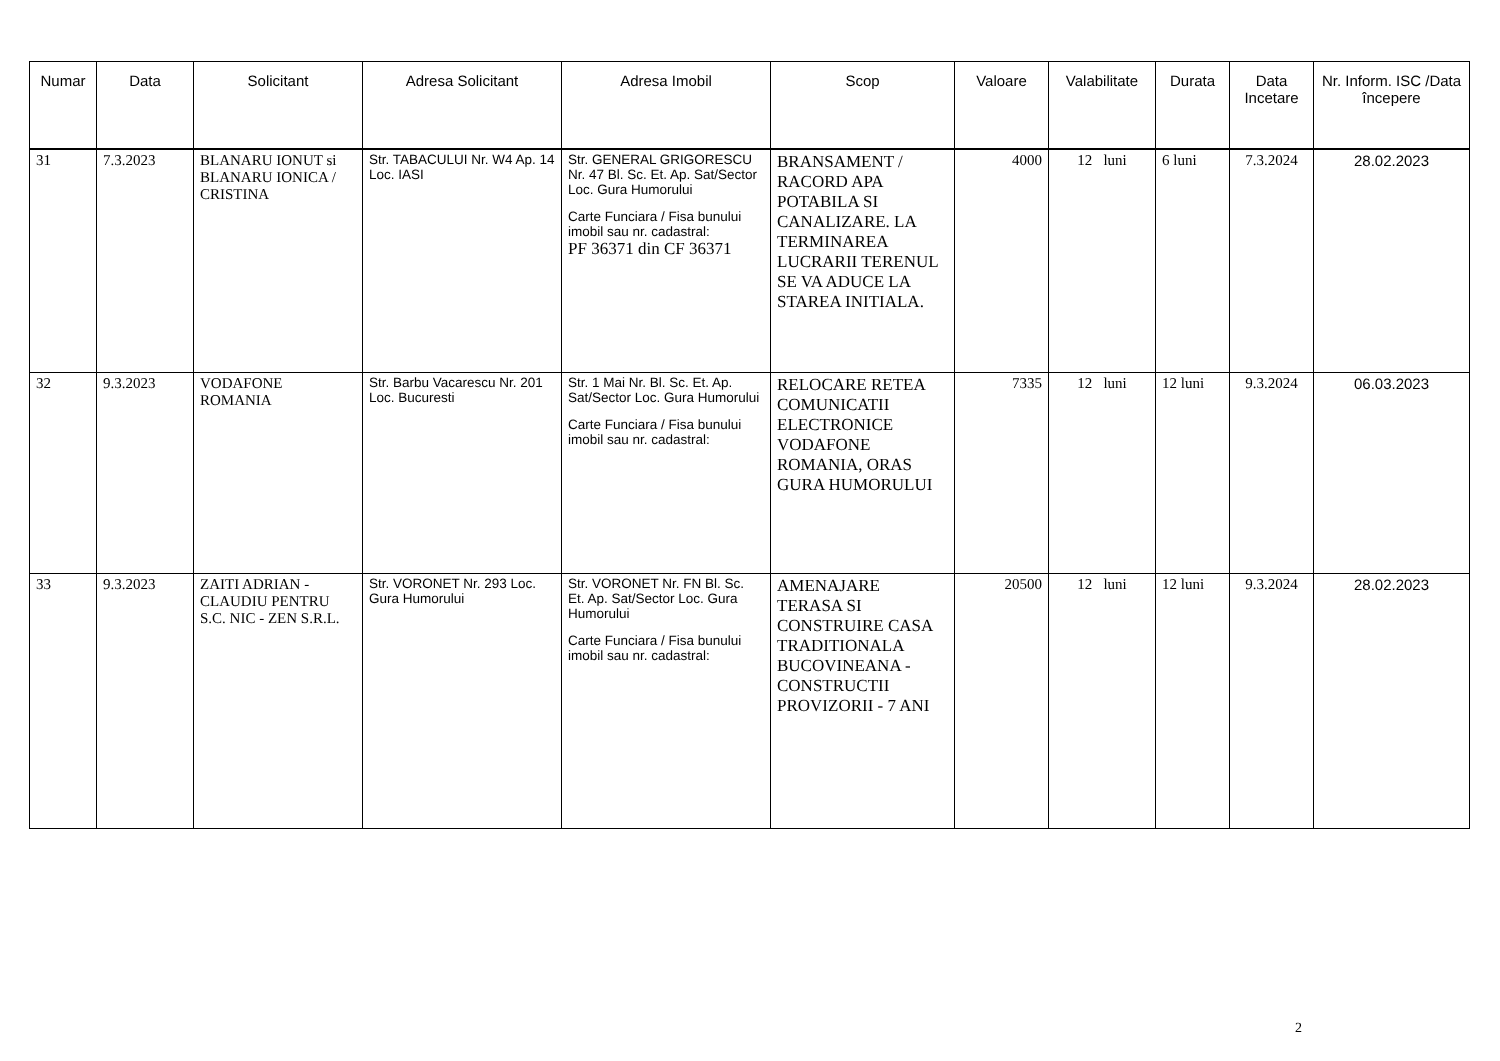| Numar | Data | Solicitant | Adresa Solicitant | Adresa Imobil | Scop | Valoare | Valabilitate | Durata | Data Incetare | Nr. Inform. ISC /Data începere |
| --- | --- | --- | --- | --- | --- | --- | --- | --- | --- | --- |
| 31 | 7.3.2023 | BLANARU IONUT si BLANARU IONICA / CRISTINA | Str. TABACULUI Nr. W4 Ap. 14 Loc. IASI | Str. GENERAL GRIGORESCU Nr. 47 Bl. Sc. Et. Ap. Sat/Sector Loc. Gura Humorului Carte Funciara / Fisa bunului imobil sau nr. cadastral: PF 36371 din CF 36371 | BRANSAMENT / RACORD APA POTABILA SI CANALIZARE. LA TERMINAREA LUCRARII TERENUL SE VA ADUCE LA STAREA INITIALA. | 4000 | 12 luni | 6 luni | 7.3.2024 | 28.02.2023 |
| 32 | 9.3.2023 | VODAFONE ROMANIA | Str. Barbu Vacarescu Nr. 201 Loc. Bucuresti | Str. 1 Mai Nr. Bl. Sc. Et. Ap. Sat/Sector Loc. Gura Humorului Carte Funciara / Fisa bunului imobil sau nr. cadastral: | RELOCARE RETEA COMUNICATII ELECTRONICE VODAFONE ROMANIA, ORAS GURA HUMORULUI | 7335 | 12 luni | 12 luni | 9.3.2024 | 06.03.2023 |
| 33 | 9.3.2023 | ZAITI ADRIAN - CLAUDIU PENTRU S.C. NIC - ZEN S.R.L. | Str. VORONET Nr. 293 Loc. Gura Humorului | Str. VORONET Nr. FN Bl. Sc. Et. Ap. Sat/Sector Loc. Gura Humorului Carte Funciara / Fisa bunului imobil sau nr. cadastral: | AMENAJARE TERASA SI CONSTRUIRE CASA TRADITIONALA BUCOVINEANA - CONSTRUCTII PROVIZORII - 7 ANI | 20500 | 12 luni | 12 luni | 9.3.2024 | 28.02.2023 |
2